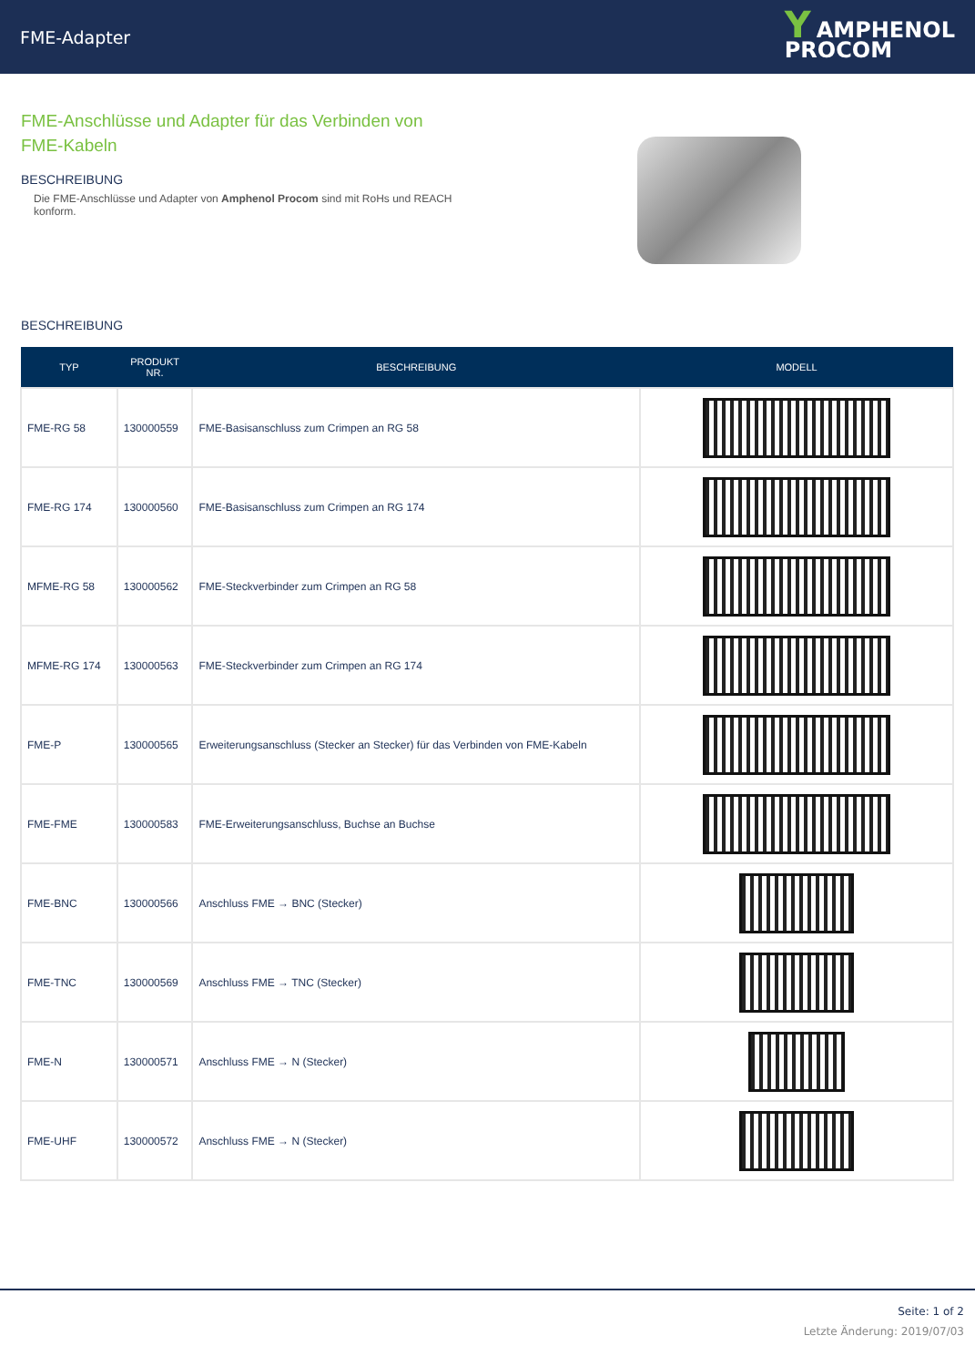FME-Adapter
Y AMPHENOL
PROCOM
FME-Anschlüsse und Adapter für das Verbinden von FME-Kabeln
BESCHREIBUNG
Die FME-Anschlüsse und Adapter von Amphenol Procom sind mit RoHs und REACH konform.
BESCHREIBUNG
| TYP | PRODUKT NR. | BESCHREIBUNG | MODELL |
| --- | --- | --- | --- |
| FME-RG 58 | 130000559 | FME-Basisanschluss zum Crimpen an RG 58 | |
| FME-RG 174 | 130000560 | FME-Basisanschluss zum Crimpen an RG 174 | |
| MFME-RG 58 | 130000562 | FME-Steckverbinder zum Crimpen an RG 58 | |
| MFME-RG 174 | 130000563 | FME-Steckverbinder zum Crimpen an RG 174 | |
| FME-P | 130000565 | Erweiterungsanschluss (Stecker an Stecker) für das Verbinden von FME-Kabeln | |
| FME-FME | 130000583 | FME-Erweiterungsanschluss, Buchse an Buchse | |
| FME-BNC | 130000566 | Anschluss FME → BNC (Stecker) | |
| FME-TNC | 130000569 | Anschluss FME → TNC (Stecker) | |
| FME-N | 130000571 | Anschluss FME → N (Stecker) | |
| FME-UHF | 130000572 | Anschluss FME → N (Stecker) | |
Seite: 1 of 2
Letzte Änderung: 2019/07/03